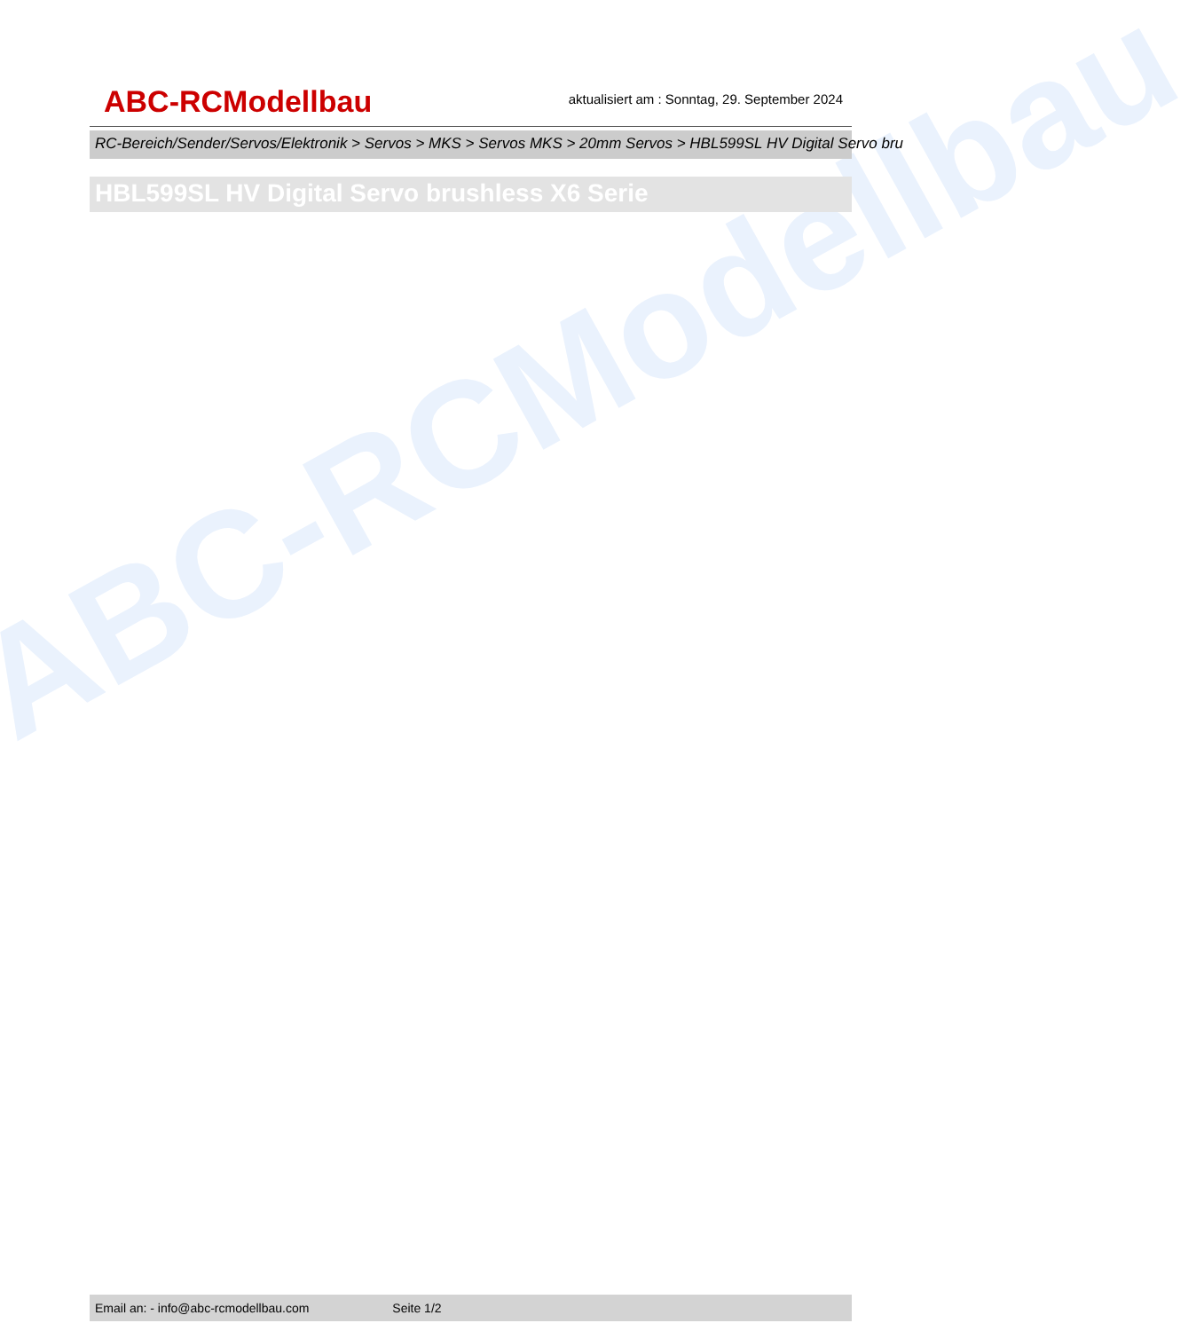ABC-RCModellbau
ABC-RCModellbau
aktualisiert am : Sonntag, 29. September 2024
RC-Bereich/Sender/Servos/Elektronik > Servos > MKS > Servos MKS > 20mm Servos > HBL599SL HV Digital Servo bru
HBL599SL HV Digital Servo brushless X6 Serie
Email an: - info@abc-rcmodellbau.com Seite 1/2